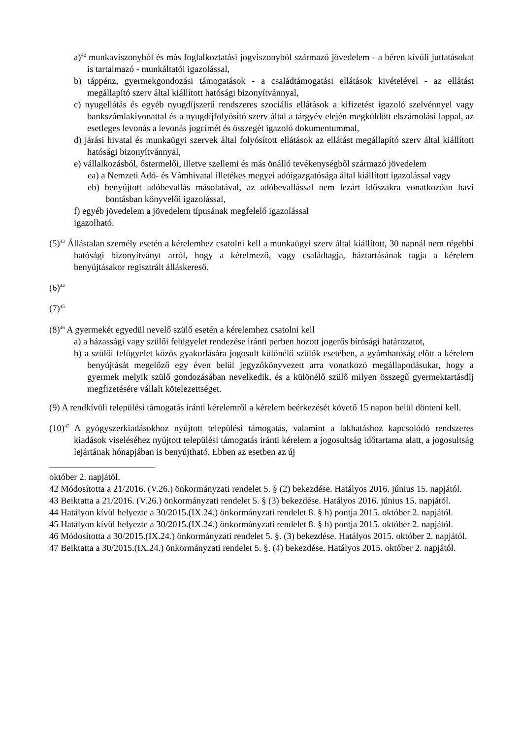a)<sup>42</sup> munkaviszonyból és más foglalkoztatási jogviszonyból származó jövedelem - a béren kívüli juttatásokat is tartalmazó - munkáltatói igazolással,
b) táppénz, gyermekgondozási támogatások - a családtámogatási ellátások kivételével - az ellátást megállapító szerv által kiállított hatósági bizonyítvánnyal,
c) nyugellátás és egyéb nyugdíjszerű rendszeres szociális ellátások a kifizetést igazoló szelvénnyel vagy bankszámlakivonattal és a nyugdíjfolyósító szerv által a tárgyév elején megküldött elszámolási lappal, az esetleges levonás a levonás jogcímét és összegét igazoló dokumentummal,
d) járási hivatal és munkaügyi szervek által folyósított ellátások az ellátást megállapító szerv által kiállított hatósági bizonyítvánnyal,
e) vállalkozásból, őstermelői, illetve szellemi és más önálló tevékenységből származó jövedelem
ea) a Nemzeti Adó- és Vámhivatal illetékes megyei adóigazgatósága által kiállított igazolással vagy
eb) benyújtott adóbevallás másolatával, az adóbevallással nem lezárt időszakra vonatkozóan havi bontásban könyvelői igazolással,
f) egyéb jövedelem a jövedelem típusának megfelelő igazolással
igazolható.
(5)<sup>43</sup> Állástalan személy esetén a kérelemhez csatolni kell a munkaügyi szerv által kiállított, 30 napnál nem régebbi hatósági bizonyítványt arról, hogy a kérelmező, vagy családtagja, háztartásának tagja a kérelem benyújtásakor regisztrált álláskereső.
(6)<sup>44</sup>
(7)<sup>45</sup>
(8)<sup>46</sup> A gyermekét egyedül nevelő szülő esetén a kérelemhez csatolni kell
a) a házassági vagy szülői felügyelet rendezése iránti perben hozott jogerős bírósági határozatot,
b) a szülői felügyelet közös gyakorlására jogosult különélő szülők esetében, a gyámhatóság előtt a kérelem benyújtását megelőző egy éven belül jegyzőkönyvezett arra vonatkozó megállapodásukat, hogy a gyermek melyik szülő gondozásában nevelkedik, és a különélő szülő milyen összegű gyermektartásdíj megfizetésére vállalt kötelezettséget.
(9) A rendkívüli települési támogatás iránti kérelemről a kérelem beérkezését követő 15 napon belül dönteni kell.
(10)<sup>47</sup> A gyógyszerkiadásokhoz nyújtott települési támogatás, valamint a lakhatáshoz kapcsolódó rendszeres kiadások viseléséhez nyújtott települési támogatás iránti kérelem a jogosultság időtartama alatt, a jogosultság lejártának hónapjában is benyújtható. Ebben az esetben az új
október 2. napjától.
42 Módosította a 21/2016. (V.26.) önkormányzati rendelet 5. § (2) bekezdése. Hatályos 2016. június 15. napjától.
43 Beiktatta a 21/2016. (V.26.) önkormányzati rendelet 5. § (3) bekezdése. Hatályos 2016. június 15. napjától.
44 Hatályon kívül helyezte a 30/2015.(IX.24.) önkormányzati rendelet 8. § h) pontja 2015. október 2. napjától.
45 Hatályon kívül helyezte a 30/2015.(IX.24.) önkormányzati rendelet 8. § h) pontja 2015. október 2. napjától.
46 Módosította a 30/2015.(IX.24.) önkormányzati rendelet 5. §. (3) bekezdése. Hatályos 2015. október 2. napjától.
47 Beiktatta a 30/2015.(IX.24.) önkormányzati rendelet 5. §. (4) bekezdése. Hatályos 2015. október 2. napjától.